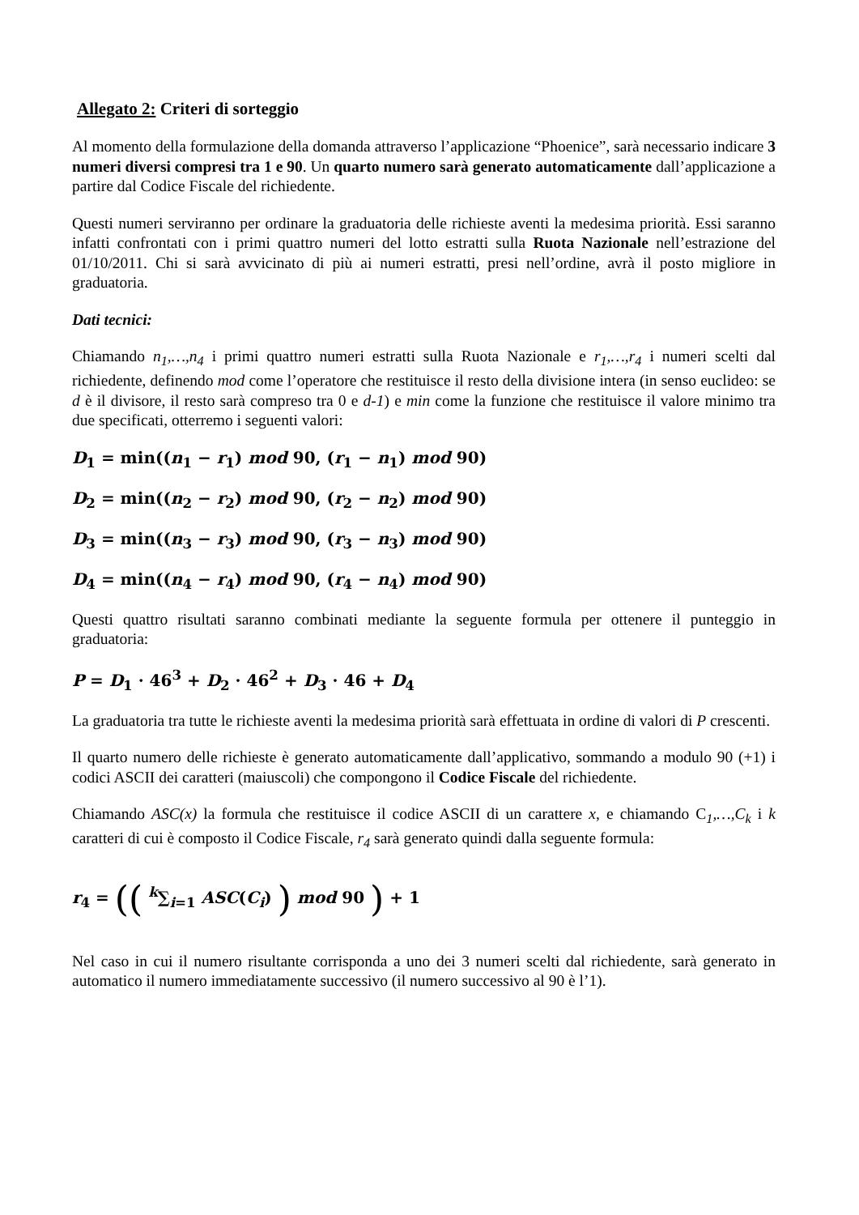Allegato 2: Criteri di sorteggio
Al momento della formulazione della domanda attraverso l’applicazione “Phoenice”, sarà necessario indicare 3 numeri diversi compresi tra 1 e 90. Un quarto numero sarà generato automaticamente dall’applicazione a partire dal Codice Fiscale del richiedente.
Questi numeri serviranno per ordinare la graduatoria delle richieste aventi la medesima priorità. Essi saranno infatti confrontati con i primi quattro numeri del lotto estratti sulla Ruota Nazionale nell’estrazione del 01/10/2011. Chi si sarà avvicinato di più ai numeri estratti, presi nell’ordine, avrà il posto migliore in graduatoria.
Dati tecnici:
Chiamando n<sub>1</sub>,…,n<sub>4</sub> i primi quattro numeri estratti sulla Ruota Nazionale e r<sub>1</sub>,…,r<sub>4</sub> i numeri scelti dal richiedente, definendo mod come l’operatore che restituisce il resto della divisione intera (in senso euclideo: se d è il divisore, il resto sarà compreso tra 0 e d-1) e min come la funzione che restituisce il valore minimo tra due specificati, otterremo i seguenti valori:
D<sub>1</sub> = min((n<sub>1</sub> − r<sub>1</sub>) mod 90, (r<sub>1</sub> − n<sub>1</sub>) mod 90)
D<sub>2</sub> = min((n<sub>2</sub> − r<sub>2</sub>) mod 90, (r<sub>2</sub> − n<sub>2</sub>) mod 90)
D<sub>3</sub> = min((n<sub>3</sub> − r<sub>3</sub>) mod 90, (r<sub>3</sub> − n<sub>3</sub>) mod 90)
D<sub>4</sub> = min((n<sub>4</sub> − r<sub>4</sub>) mod 90, (r<sub>4</sub> − n<sub>4</sub>) mod 90)
Questi quattro risultati saranno combinati mediante la seguente formula per ottenere il punteggio in graduatoria:
P = D<sub>1</sub> · 46<sup>3</sup> + D<sub>2</sub> · 46<sup>2</sup> + D<sub>3</sub> · 46 + D<sub>4</sub>
La graduatoria tra tutte le richieste aventi la medesima priorità sarà effettuata in ordine di valori di P crescenti.
Il quarto numero delle richieste è generato automaticamente dall’applicativo, sommando a modulo 90 (+1) i codici ASCII dei caratteri (maiuscoli) che compongono il Codice Fiscale del richiedente.
Chiamando ASC(x) la formula che restituisce il codice ASCII di un carattere x, e chiamando C<sub>1</sub>,…,C<sub>k</sub> i k caratteri di cui è composto il Codice Fiscale, r<sub>4</sub> sarà generato quindi dalla seguente formula:
r<sub>4</sub> = (( <sup>k</sup>∑<sub>i=1</sub> ASC(C<sub>i</sub>) ) mod 90 ) + 1
Nel caso in cui il numero risultante corrisponda a uno dei 3 numeri scelti dal richiedente, sarà generato in automatico il numero immediatamente successivo (il numero successivo al 90 è l’1).